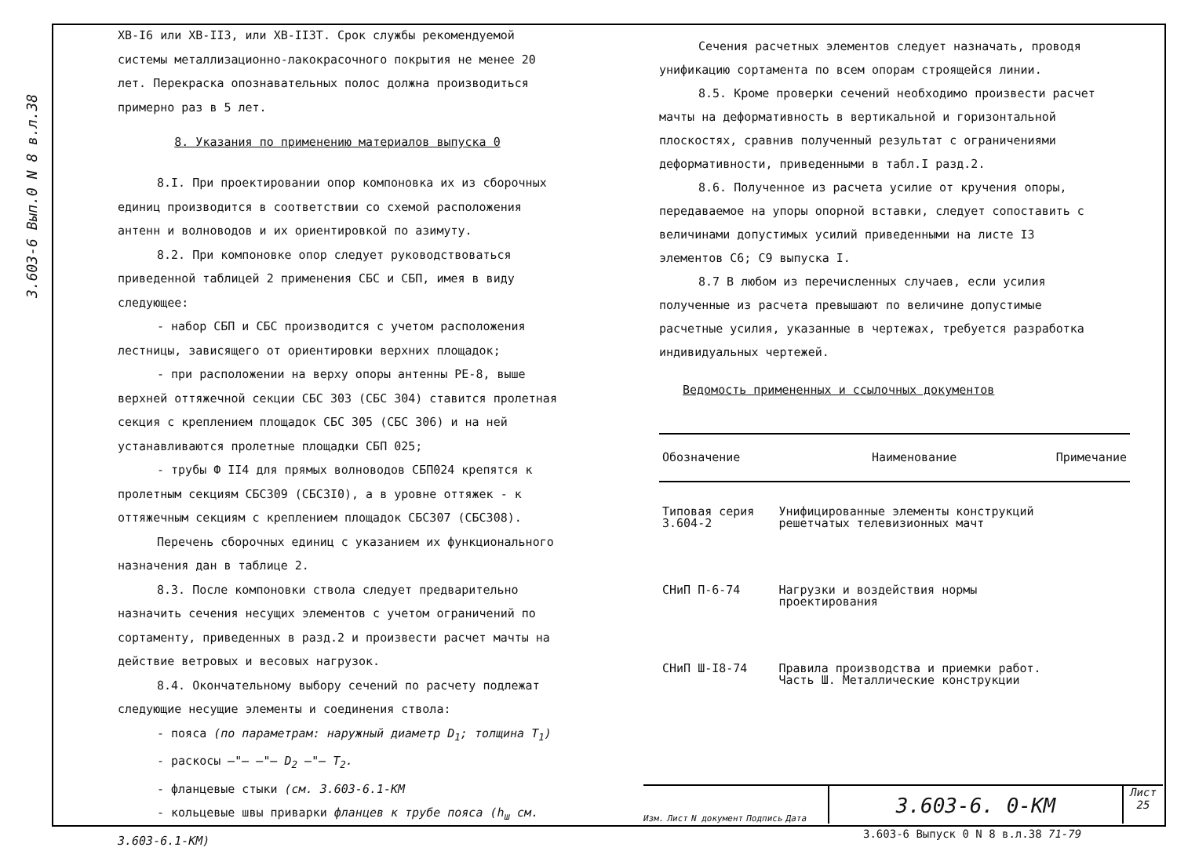3.603-6 Вып.0 N 8 в.л.38
ХВ-I6 или ХВ-II3, или ХВ-II3Т. Срок службы рекомендуемой системы металлизационно-лакокрасочного покрытия не менее 20 лет. Перекраска опознавательных полос должна производиться примерно раз в 5 лет.
8. Указания по применению материалов выпуска 0
8.I. При проектировании опор компоновка их из сборочных единиц производится в соответствии со схемой расположения антенн и волноводов и их ориентировкой по азимуту.
8.2. При компоновке опор следует руководствоваться приведенной таблицей 2 применения СБС и СБП, имея в виду следующее:
- набор СБП и СБС производится с учетом расположения лестницы, зависящего от ориентировки верхних площадок;
- при расположении на верху опоры антенны РЕ-8, выше верхней оттяжечной секции СБС 303 (СБС 304) ставится пролетная секция с креплением площадок СБС 305 (СБС 306) и на ней устанавливаются пролетные площадки СБП 025;
- трубы Ф II4 для прямых волноводов СБП024 крепятся к пролетным секциям СБС309 (СБС3I0), а в уровне оттяжек - к оттяжечным секциям с креплением площадок СБС307 (СБС308).
Перечень сборочных единиц с указанием их функционального назначения дан в таблице 2.
8.3. После компоновки ствола следует предварительно назначить сечения несущих элементов с учетом ограничений по сортаменту, приведенных в разд.2 и произвести расчет мачты на действие ветровых и весовых нагрузок.
8.4. Окончательному выбору сечений по расчету подлежат следующие несущие элементы и соединения ствола:
- пояса (по параметрам: наружный диаметр D<sub>1</sub>; толщина T<sub>1</sub>)
- раскосы —"— —"— D<sub>2</sub> —"— T<sub>2</sub>.
- фланцевые стыки (см. 3.603-6.1-КМ
- кольцевые швы приварки фланцев к трубе пояса (h<sub>ш</sub> см. 3.603-6.1-КМ)
Сечения расчетных элементов следует назначать, проводя унификацию сортамента по всем опорам строящейся линии.
8.5. Кроме проверки сечений необходимо произвести расчет мачты на деформативность в вертикальной и горизонтальной плоскостях, сравнив полученный результат с ограничениями деформативности, приведенными в табл.I разд.2.
8.6. Полученное из расчета усилие от кручения опоры, передаваемое на упоры опорной вставки, следует сопоставить с величинами допустимых усилий приведенными на листе I3 элементов С6; С9 выпуска I.
8.7 В любом из перечисленных случаев, если усилия полученные из расчета превышают по величине допустимые расчетные усилия, указанные в чертежах, требуется разработка индивидуальных чертежей.
Ведомость примененных и ссылочных документов
| Обозначение | Наименование | Примечание |
| --- | --- | --- |
| Типовая серия 3.604-2 | Унифицированные элементы конструкций решетчатых телевизионных мачт | |
| СНиП П-6-74 | Нагрузки и воздействия нормы проектирования | |
| СНиП Ш-I8-74 | Правила производства и приемки работ. Часть Ш. Металлические конструкции | |
Изм. Лист N документ Подпись Дата
3.603-6. 0-КМ
Лист
25
3.603-6 Выпуск 0 N 8 в.л.38 71-79